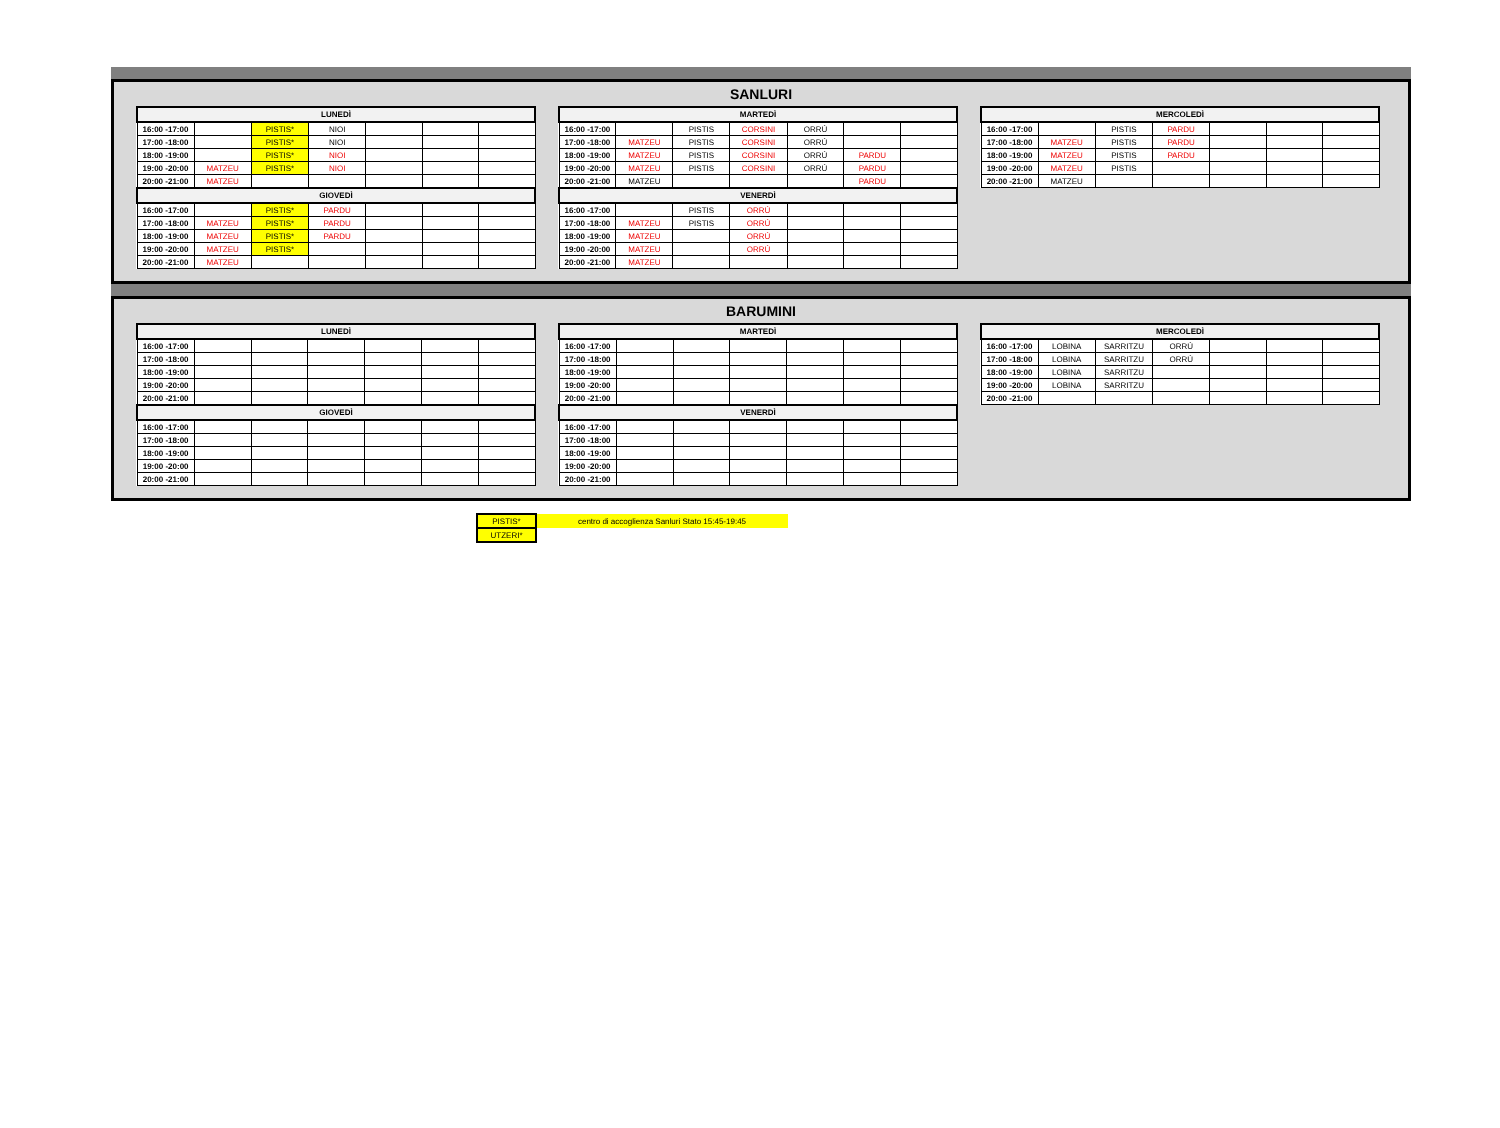SANLURI
| LUNEDÌ | | | | | | |
| --- | --- | --- | --- | --- | --- | --- |
| 16:00 -17:00 | | PISTIS* | NIOI | | | |
| 17:00 -18:00 | | PISTIS* | NIOI | | | |
| 18:00 -19:00 | | PISTIS* | NIOI | | | |
| 19:00 -20:00 | MATZEU | PISTIS* | NIOI | | | |
| 20:00 -21:00 | MATZEU | | | | | |
| GIOVEDÌ | | | | | | |
| 16:00 -17:00 | | PISTIS* | PARDU | | | |
| 17:00 -18:00 | MATZEU | PISTIS* | PARDU | | | |
| 18:00 -19:00 | MATZEU | PISTIS* | PARDU | | | |
| 19:00 -20:00 | MATZEU | PISTIS* | | | | |
| 20:00 -21:00 | MATZEU | | | | | |
| MARTEDÌ | | | | | | |
| --- | --- | --- | --- | --- | --- | --- |
| 16:00 -17:00 | | PISTIS | CORSINI | ORRÚ | | |
| 17:00 -18:00 | MATZEU | PISTIS | CORSINI | ORRÚ | | |
| 18:00 -19:00 | MATZEU | PISTIS | CORSINI | ORRÚ | PARDU | |
| 19:00 -20:00 | MATZEU | PISTIS | CORSINI | ORRÚ | PARDU | |
| 20:00 -21:00 | MATZEU | | | | PARDU | |
| VENERDÌ | | | | | | |
| 16:00 -17:00 | | PISTIS | ORRÚ | | | |
| 17:00 -18:00 | MATZEU | PISTIS | ORRÚ | | | |
| 18:00 -19:00 | MATZEU | | ORRÚ | | | |
| 19:00 -20:00 | MATZEU | | ORRÚ | | | |
| 20:00 -21:00 | MATZEU | | | | | |
| MERCOLEDÌ | | | | | | |
| --- | --- | --- | --- | --- | --- | --- |
| 16:00 -17:00 | | PISTIS | PARDU | | | |
| 17:00 -18:00 | MATZEU | PISTIS | PARDU | | | |
| 18:00 -19:00 | MATZEU | PISTIS | PARDU | | | |
| 19:00 -20:00 | MATZEU | PISTIS | | | | |
| 20:00 -21:00 | MATZEU | | | | | |
BARUMINI
| LUNEDÌ | | | | | | |
| --- | --- | --- | --- | --- | --- | --- |
| 16:00 -17:00 | | | | | | |
| 17:00 -18:00 | | | | | | |
| 18:00 -19:00 | | | | | | |
| 19:00 -20:00 | | | | | | |
| 20:00 -21:00 | | | | | | |
| GIOVEDÌ | | | | | | |
| 16:00 -17:00 | | | | | | |
| 17:00 -18:00 | | | | | | |
| 18:00 -19:00 | | | | | | |
| 19:00 -20:00 | | | | | | |
| 20:00 -21:00 | | | | | | |
| MARTEDÌ | | | | | | |
| --- | --- | --- | --- | --- | --- | --- |
| 16:00 -17:00 | | | | | | |
| 17:00 -18:00 | | | | | | |
| 18:00 -19:00 | | | | | | |
| 19:00 -20:00 | | | | | | |
| 20:00 -21:00 | | | | | | |
| VENERDÌ | | | | | | |
| 16:00 -17:00 | | | | | | |
| 17:00 -18:00 | | | | | | |
| 18:00 -19:00 | | | | | | |
| 19:00 -20:00 | | | | | | |
| 20:00 -21:00 | | | | | | |
| MERCOLEDÌ | | | | | | |
| --- | --- | --- | --- | --- | --- | --- |
| 16:00 -17:00 | LOBINA | SARRITZU | ORRÚ | | | |
| 17:00 -18:00 | LOBINA | SARRITZU | ORRÚ | | | |
| 18:00 -19:00 | LOBINA | SARRITZU | | | | |
| 19:00 -20:00 | LOBINA | SARRITZU | | | | |
| 20:00 -21:00 | | | | | | |
| PISTIS* | centro di accoglienza Sanluri Stato 15:45-19:45 |
| UTZERI* | |